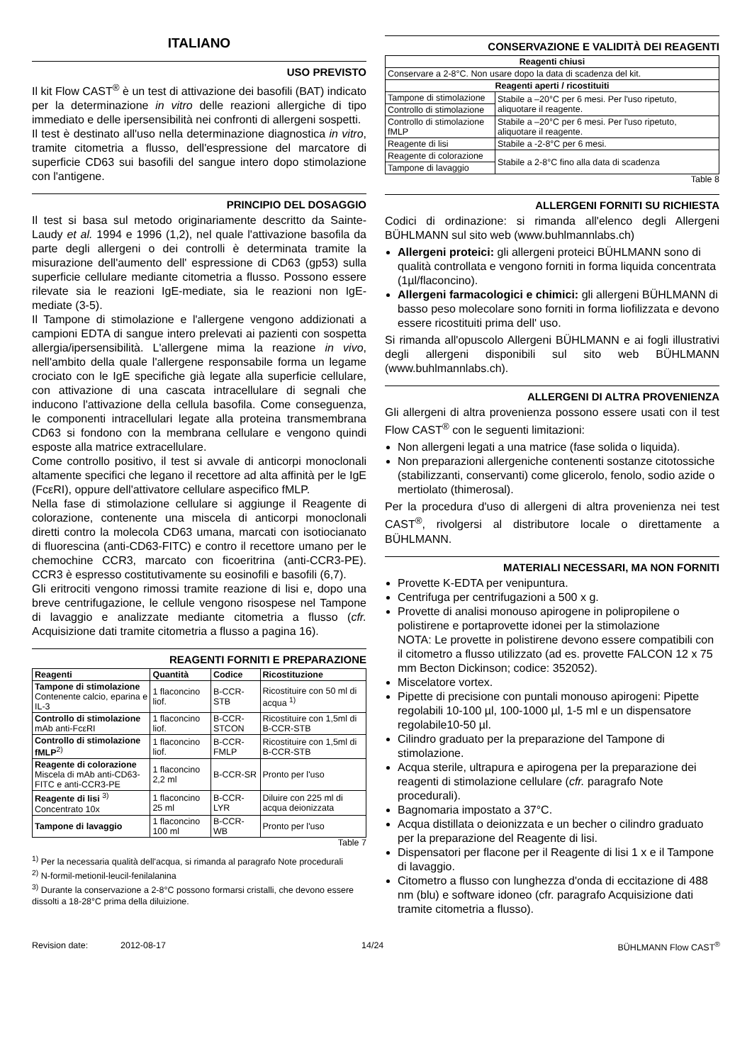ITALIANO
USO PREVISTO
Il kit Flow CAST<sup>®</sup> è un test di attivazione dei basofili (BAT) indicato per la determinazione in vitro delle reazioni allergiche di tipo immediato e delle ipersensibilità nei confronti di allergeni sospetti.
Il test è destinato all'uso nella determinazione diagnostica in vitro, tramite citometria a flusso, dell'espressione del marcatore di superficie CD63 sui basofili del sangue intero dopo stimolazione con l'antigene.
PRINCIPIO DEL DOSAGGIO
Il test si basa sul metodo originariamente descritto da Sainte-Laudy et al. 1994 e 1996 (1,2), nel quale l'attivazione basofila da parte degli allergeni o dei controlli è determinata tramite la misurazione dell'aumento dell' espressione di CD63 (gp53) sulla superficie cellulare mediante citometria a flusso. Possono essere rilevate sia le reazioni IgE-mediate, sia le reazioni non IgE-mediate (3-5).
Il Tampone di stimolazione e l'allergene vengono addizionati a campioni EDTA di sangue intero prelevati ai pazienti con sospetta allergia/ipersensibilità. L'allergene mima la reazione in vivo, nell'ambito della quale l'allergene responsabile forma un legame crociato con le IgE specifiche già legate alla superficie cellulare, con attivazione di una cascata intracellulare di segnali che inducono l'attivazione della cellula basofila. Come conseguenza, le componenti intracellulari legate alla proteina transmembrana CD63 si fondono con la membrana cellulare e vengono quindi esposte alla matrice extracellulare.
Come controllo positivo, il test si avvale di anticorpi monoclonali altamente specifici che legano il recettore ad alta affinità per le IgE (FcεRI), oppure dell'attivatore cellulare aspecifico fMLP.
Nella fase di stimolazione cellulare si aggiunge il Reagente di colorazione, contenente una miscela di anticorpi monoclonali diretti contro la molecola CD63 umana, marcati con isotiocianato di fluorescina (anti-CD63-FITC) e contro il recettore umano per le chemochine CCR3, marcato con ficoeritrina (anti-CCR3-PE). CCR3 è espresso costitutivamente su eosinofili e basofili (6,7).
Gli eritrociti vengono rimossi tramite reazione di lisi e, dopo una breve centrifugazione, le cellule vengono risospese nel Tampone di lavaggio e analizzate mediante citometria a flusso (cfr. Acquisizione dati tramite citometria a flusso a pagina 16).
REAGENTI FORNITI E PREPARAZIONE
| Reagenti | Quantità | Codice | Ricostituzione |
| --- | --- | --- | --- |
| Tampone di stimolazione Contenente calcio, eparina e IL-3 | 1 flaconcino liof. | B-CCR-STB | Ricostituire con 50 ml di acqua <sup>1)</sup> |
| Controllo di stimolazione mAb anti-FcεRI | 1 flaconcino liof. | B-CCR-STCON | Ricostituire con 1,5ml di B-CCR-STB |
| Controllo di stimolazione fMLP<sup>2)</sup> | 1 flaconcino liof. | B-CCR-FMLP | Ricostituire con 1,5ml di B-CCR-STB |
| Reagente di colorazione Miscela di mAb anti-CD63-FITC e anti-CCR3-PE | 1 flaconcino 2,2 ml | B-CCR-SR | Pronto per l'uso |
| Reagente di lisi <sup>3)</sup> Concentrato 10x | 1 flaconcino 25 ml | B-CCR-LYR | Diluire con 225 ml di acqua deionizzata |
| Tampone di lavaggio | 1 flaconcino 100 ml | B-CCR-WB | Pronto per l'uso |
Table 7
<sup>1)</sup> Per la necessaria qualità dell'acqua, si rimanda al paragrafo Note procedurali
<sup>2)</sup> N-formil-metionil-leucil-fenilalanina
<sup>3)</sup> Durante la conservazione a 2-8°C possono formarsi cristalli, che devono essere dissolti a 18-28°C prima della diluizione.
CONSERVAZIONE E VALIDITÀ DEI REAGENTI
| Reagenti chiusi | |
| --- | --- |
| Conservare a 2-8°C. Non usare dopo la data di scadenza del kit. | |
| Reagenti aperti / ricostituiti | |
| Tampone di stimolazione | Stabile a –20°C per 6 mesi. Per l'uso ripetuto, aliquotare il reagente. |
| Controllo di stimolazione | |
| Controllo di stimolazione fMLP | Stabile a –20°C per 6 mesi. Per l'uso ripetuto, aliquotare il reagente. |
| Reagente di lisi | Stabile a -2-8°C per 6 mesi. |
| Reagente di colorazione | Stabile a 2-8°C fino alla data di scadenza |
| Tampone di lavaggio | |
Table 8
ALLERGENI FORNITI SU RICHIESTA
Codici di ordinazione: si rimanda all'elenco degli Allergeni BÜHLMANN sul sito web (www.buhlmannlabs.ch)
Allergeni proteici: gli allergeni proteici BÜHLMANN sono di qualità controllata e vengono forniti in forma liquida concentrata (1µl/flaconcino).
Allergeni farmacologici e chimici: gli allergeni BÜHLMANN di basso peso molecolare sono forniti in forma liofilizzata e devono essere ricostituiti prima dell' uso.
Si rimanda all'opuscolo Allergeni BÜHLMANN e ai fogli illustrativi degli allergeni disponibili sul sito web BÜHLMANN (www.buhlmannlabs.ch).
ALLERGENI DI ALTRA PROVENIENZA
Gli allergeni di altra provenienza possono essere usati con il test Flow CAST<sup>®</sup> con le seguenti limitazioni:
Non allergeni legati a una matrice (fase solida o liquida).
Non preparazioni allergeniche contenenti sostanze citotossiche (stabilizzanti, conservanti) come glicerolo, fenolo, sodio azide o mertiolato (thimerosal).
Per la procedura d'uso di allergeni di altra provenienza nei test CAST<sup>®</sup>, rivolgersi al distributore locale o direttamente a BÜHLMANN.
MATERIALI NECESSARI, MA NON FORNITI
Provette K-EDTA per venipuntura.
Centrifuga per centrifugazioni a 500 x g.
Provette di analisi monouso apirogene in polipropilene o polistirene e portaprovette idonei per la stimolazione
NOTA: Le provette in polistirene devono essere compatibili con il citometro a flusso utilizzato (ad es. provette FALCON 12 x 75 mm Becton Dickinson; codice: 352052).
Miscelatore vortex.
Pipette di precisione con puntali monouso apirogeni: Pipette regolabili 10-100 µl, 100-1000 µl, 1-5 ml e un dispensatore regolabile10-50 µl.
Cilindro graduato per la preparazione del Tampone di stimolazione.
Acqua sterile, ultrapura e apirogena per la preparazione dei reagenti di stimolazione cellulare (cfr. paragrafo Note procedurali).
Bagnomaria impostato a 37°C.
Acqua distillata o deionizzata e un becher o cilindro graduato per la preparazione del Reagente di lisi.
Dispensatori per flacone per il Reagente di lisi 1 x e il Tampone di lavaggio.
Citometro a flusso con lunghezza d'onda di eccitazione di 488 nm (blu) e software idoneo (cfr. paragrafo Acquisizione dati tramite citometria a flusso).
Revision date: 2012-08-17 14/24 BÜHLMANN Flow CAST<sup>®</sup>